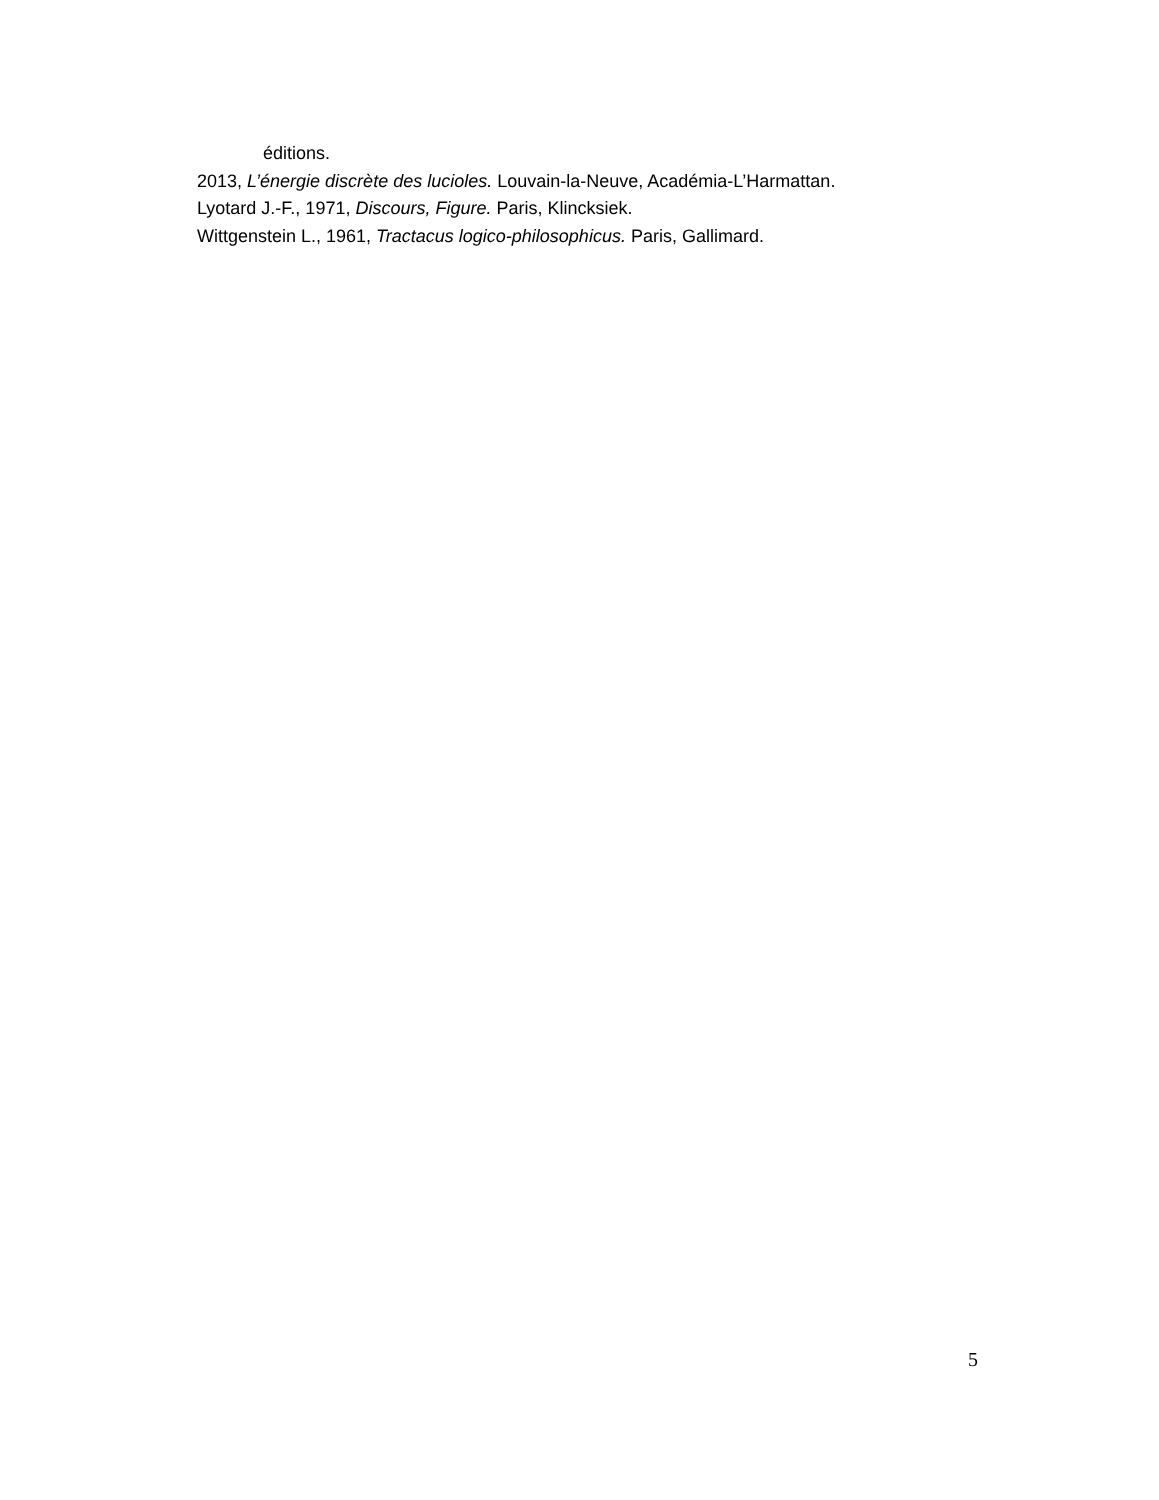éditions.
2013, L’énergie discrète des lucioles. Louvain-la-Neuve, Académia-L’Harmattan.
Lyotard J.-F., 1971, Discours, Figure. Paris, Klincksiek.
Wittgenstein L., 1961, Tractacus logico-philosophicus. Paris, Gallimard.
5